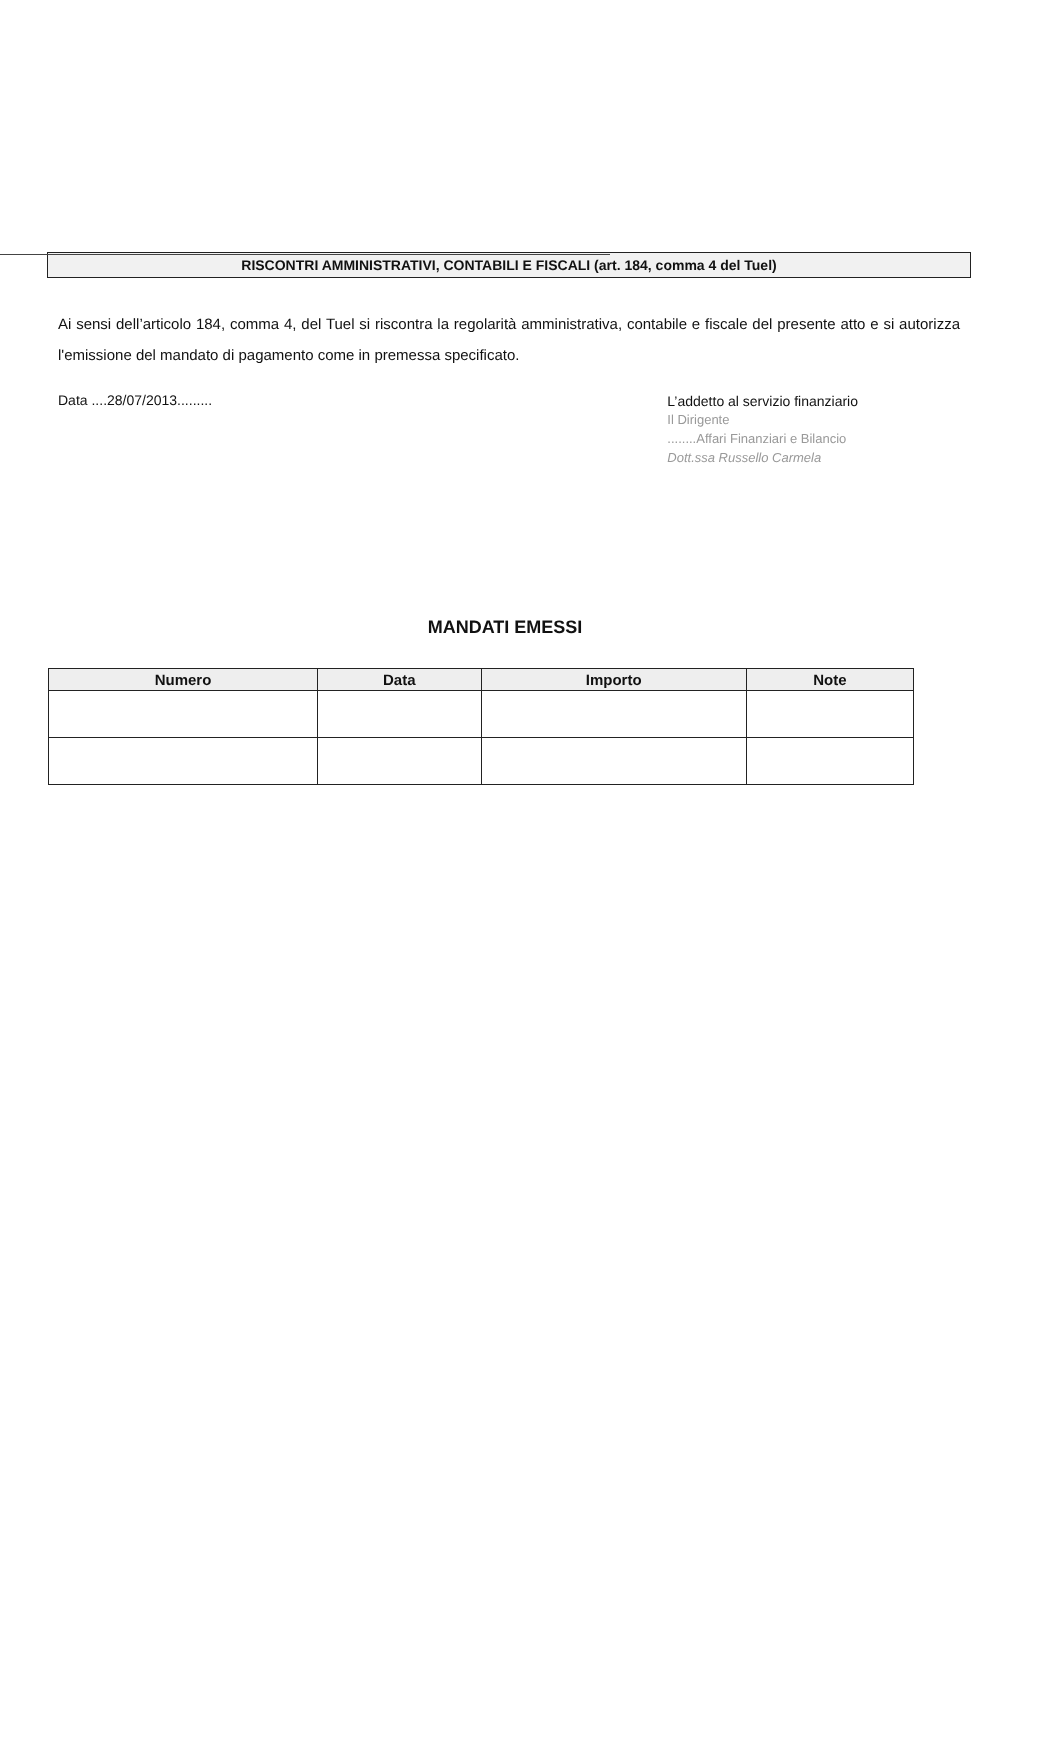RISCONTRI AMMINISTRATIVI, CONTABILI E FISCALI (art. 184, comma 4 del Tuel)
Ai sensi dell’articolo 184, comma 4, del Tuel si riscontra la regolarità amministrativa, contabile e fiscale del presente atto e si autorizza l'emissione del mandato di pagamento come in premessa specificato.
Data ....28/07/2013.........
L’addetto al servizio finanziario
Il Dirigente
........Affari Finanziari e Bilancio
Dott.ssa Russello Carmela
MANDATI EMESSI
| Numero | Data | Importo | Note |
| --- | --- | --- | --- |